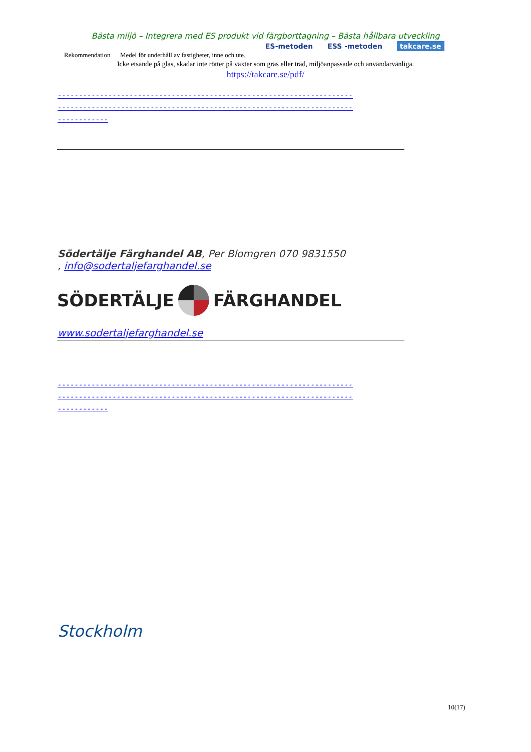Bästa miljö – Integrera med ES produkt vid färgborttagning – Bästa hållbara utveckling
Rekommendation Medel för underhåll av fastigheter, inne och ute.
ES-metoden ESS -metoden takcare.se
Icke etsande på glas, skadar inte rötter på växter som gräs eller träd, miljöanpassade och användarvänliga.
https://takcare.se/pdf/
----------------------------------------------------------------------
----------------------------------------------------------------------
------------
Södertälje Färghandel AB, Per Blomgren 070 9831550
, info@sodertaljefarghandel.se
SÖDERTÄLJE FÄRGHANDEL
www.sodertaljefarghandel.se
----------------------------------------------------------------------
----------------------------------------------------------------------
------------
Stockholm
10(17)